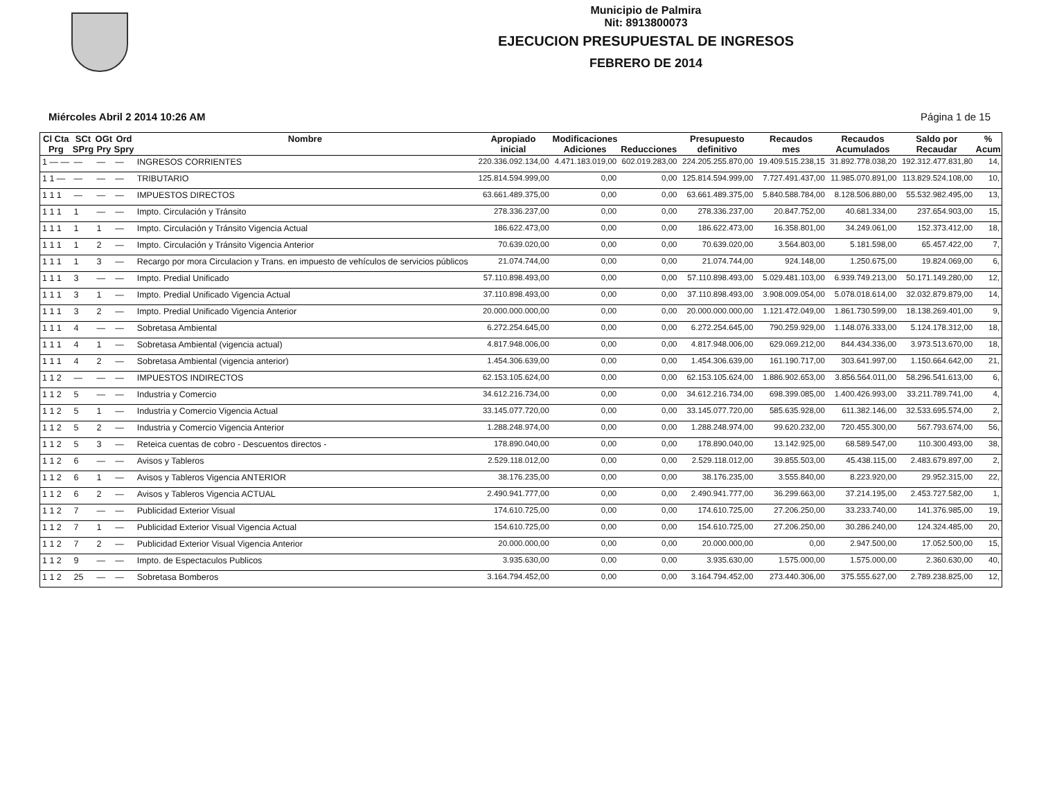Municipio de Palmira
Nit: 8913800073
EJECUCION PRESUPUESTAL DE INGRESOS
FEBRERO DE 2014
Miércoles Abril 2 2014 10:26 AM Página 1 de 15
| Cl Cta Prg | SCt SPrg | OGt Pry | Ord Spry | Nombre | Apropiado inicial | Modificaciones Adiciones | Reducciones | Presupuesto definitivo | Recaudos mes | Recaudos Acumulados | Saldo por Recaudar | % Acum |
| --- | --- | --- | --- | --- | --- | --- | --- | --- | --- | --- | --- | --- |
| 1 — — | — | — | — | INGRESOS CORRIENTES | 220.336.092.134,00 | 4.471.183.019,00 | 602.019.283,00 | 224.205.255.870,00 | 19.409.515.238,15 | 31.892.778.038,20 | 192.312.477.831,80 | 14, |
| 1 1 — | — | — | — | TRIBUTARIO | 125.814.594.999,00 | 0,00 | 0,00 | 125.814.594.999,00 | 7.727.491.437,00 | 11.985.070.891,00 | 113.829.524.108,00 | 10, |
| 1 1 1 | — | — | — | IMPUESTOS DIRECTOS | 63.661.489.375,00 | 0,00 | 0,00 | 63.661.489.375,00 | 5.840.588.784,00 | 8.128.506.880,00 | 55.532.982.495,00 | 13, |
| 1 1 1 | 1 | — | — | Impto. Circulación y Tránsito | 278.336.237,00 | 0,00 | 0,00 | 278.336.237,00 | 20.847.752,00 | 40.681.334,00 | 237.654.903,00 | 15, |
| 1 1 1 | 1 | 1 | — | Impto. Circulación y Tránsito Vigencia Actual | 186.622.473,00 | 0,00 | 0,00 | 186.622.473,00 | 16.358.801,00 | 34.249.061,00 | 152.373.412,00 | 18, |
| 1 1 1 | 1 | 2 | — | Impto. Circulación y Tránsito Vigencia Anterior | 70.639.020,00 | 0,00 | 0,00 | 70.639.020,00 | 3.564.803,00 | 5.181.598,00 | 65.457.422,00 | 7, |
| 1 1 1 | 1 | 3 | — | Recargo por mora Circulacion y Trans. en impuesto de vehículos de servicios públicos | 21.074.744,00 | 0,00 | 0,00 | 21.074.744,00 | 924.148,00 | 1.250.675,00 | 19.824.069,00 | 6, |
| 1 1 1 | 3 | — | — | Impto. Predial Unificado | 57.110.898.493,00 | 0,00 | 0,00 | 57.110.898.493,00 | 5.029.481.103,00 | 6.939.749.213,00 | 50.171.149.280,00 | 12, |
| 1 1 1 | 3 | 1 | — | Impto. Predial Unificado Vigencia Actual | 37.110.898.493,00 | 0,00 | 0,00 | 37.110.898.493,00 | 3.908.009.054,00 | 5.078.018.614,00 | 32.032.879.879,00 | 14, |
| 1 1 1 | 3 | 2 | — | Impto. Predial Unificado Vigencia Anterior | 20.000.000.000,00 | 0,00 | 0,00 | 20.000.000.000,00 | 1.121.472.049,00 | 1.861.730.599,00 | 18.138.269.401,00 | 9, |
| 1 1 1 | 4 | — | — | Sobretasa Ambiental | 6.272.254.645,00 | 0,00 | 0,00 | 6.272.254.645,00 | 790.259.929,00 | 1.148.076.333,00 | 5.124.178.312,00 | 18, |
| 1 1 1 | 4 | 1 | — | Sobretasa Ambiental (vigencia actual) | 4.817.948.006,00 | 0,00 | 0,00 | 4.817.948.006,00 | 629.069.212,00 | 844.434.336,00 | 3.973.513.670,00 | 18, |
| 1 1 1 | 4 | 2 | — | Sobretasa Ambiental (vigencia anterior) | 1.454.306.639,00 | 0,00 | 0,00 | 1.454.306.639,00 | 161.190.717,00 | 303.641.997,00 | 1.150.664.642,00 | 21, |
| 1 1 2 | — | — | — | IMPUESTOS INDIRECTOS | 62.153.105.624,00 | 0,00 | 0,00 | 62.153.105.624,00 | 1.886.902.653,00 | 3.856.564.011,00 | 58.296.541.613,00 | 6, |
| 1 1 2 | 5 | — | — | Industria y Comercio | 34.612.216.734,00 | 0,00 | 0,00 | 34.612.216.734,00 | 698.399.085,00 | 1.400.426.993,00 | 33.211.789.741,00 | 4, |
| 1 1 2 | 5 | 1 | — | Industria y Comercio Vigencia Actual | 33.145.077.720,00 | 0,00 | 0,00 | 33.145.077.720,00 | 585.635.928,00 | 611.382.146,00 | 32.533.695.574,00 | 2, |
| 1 1 2 | 5 | 2 | — | Industria y Comercio Vigencia Anterior | 1.288.248.974,00 | 0,00 | 0,00 | 1.288.248.974,00 | 99.620.232,00 | 720.455.300,00 | 567.793.674,00 | 56, |
| 1 1 2 | 5 | 3 | — | Reteica cuentas de cobro - Descuentos directos - | 178.890.040,00 | 0,00 | 0,00 | 178.890.040,00 | 13.142.925,00 | 68.589.547,00 | 110.300.493,00 | 38, |
| 1 1 2 | 6 | — | — | Avisos y Tableros | 2.529.118.012,00 | 0,00 | 0,00 | 2.529.118.012,00 | 39.855.503,00 | 45.438.115,00 | 2.483.679.897,00 | 2, |
| 1 1 2 | 6 | 1 | — | Avisos y Tableros Vigencia ANTERIOR | 38.176.235,00 | 0,00 | 0,00 | 38.176.235,00 | 3.555.840,00 | 8.223.920,00 | 29.952.315,00 | 22, |
| 1 1 2 | 6 | 2 | — | Avisos y Tableros Vigencia ACTUAL | 2.490.941.777,00 | 0,00 | 0,00 | 2.490.941.777,00 | 36.299.663,00 | 37.214.195,00 | 2.453.727.582,00 | 1, |
| 1 1 2 | 7 | — | — | Publicidad Exterior Visual | 174.610.725,00 | 0,00 | 0,00 | 174.610.725,00 | 27.206.250,00 | 33.233.740,00 | 141.376.985,00 | 19, |
| 1 1 2 | 7 | 1 | — | Publicidad Exterior Visual Vigencia Actual | 154.610.725,00 | 0,00 | 0,00 | 154.610.725,00 | 27.206.250,00 | 30.286.240,00 | 124.324.485,00 | 20, |
| 1 1 2 | 7 | 2 | — | Publicidad Exterior Visual Vigencia Anterior | 20.000.000,00 | 0,00 | 0,00 | 20.000.000,00 | 0,00 | 2.947.500,00 | 17.052.500,00 | 15, |
| 1 1 2 | 9 | — | — | Impto. de Espectaculos Publicos | 3.935.630,00 | 0,00 | 0,00 | 3.935.630,00 | 1.575.000,00 | 1.575.000,00 | 2.360.630,00 | 40, |
| 1 1 2 | 25 | — | — | Sobretasa Bomberos | 3.164.794.452,00 | 0,00 | 0,00 | 3.164.794.452,00 | 273.440.306,00 | 375.555.627,00 | 2.789.238.825,00 | 12, |